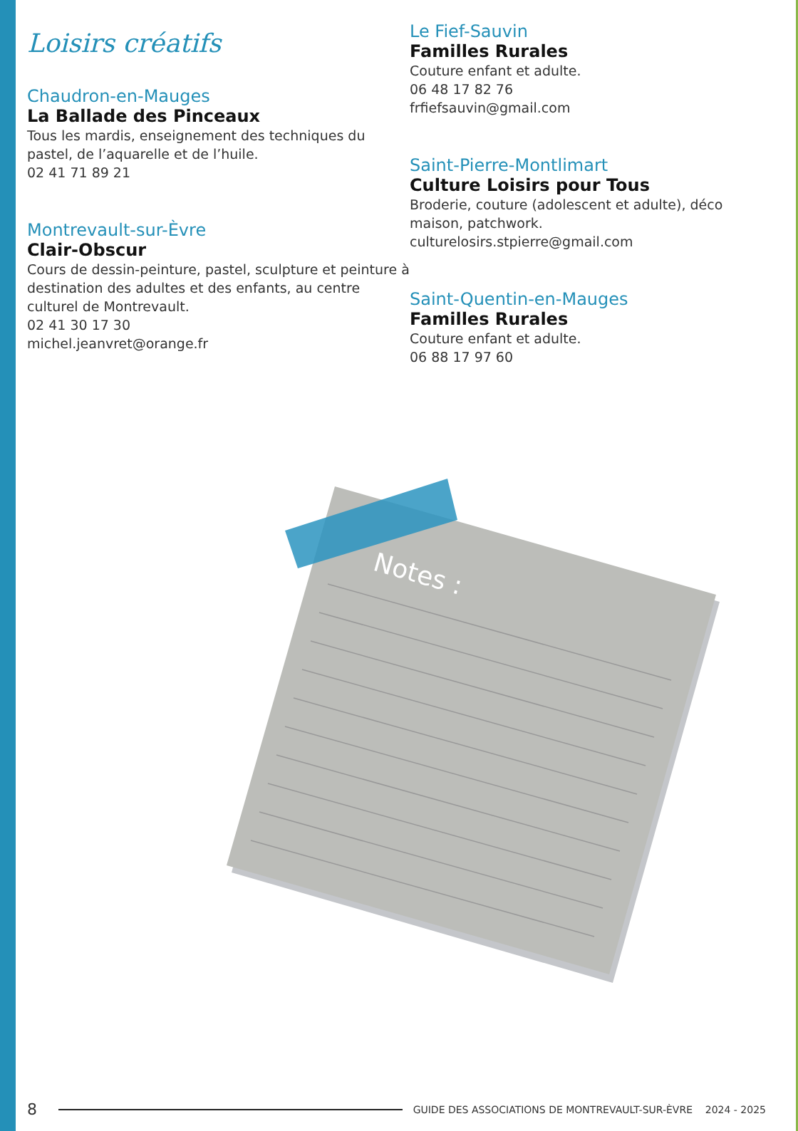Loisirs créatifs
Chaudron-en-Mauges
La Ballade des Pinceaux
Tous les mardis, enseignement des techniques du pastel, de l’aquarelle et de l’huile.
02 41 71 89 21
Montrevault-sur-Èvre
Clair-Obscur
Cours de dessin-peinture, pastel, sculpture et peinture à destination des adultes et des enfants, au centre culturel de Montrevault.
02 41 30 17 30
michel.jeanvret@orange.fr
Le Fief-Sauvin
Familles Rurales
Couture enfant et adulte.
06 48 17 82 76
frfiefsauvin@gmail.com
Saint-Pierre-Montlimart
Culture Loisirs pour Tous
Broderie, couture (adolescent et adulte), déco maison, patchwork.
culturelosirs.stpierre@gmail.com
Saint-Quentin-en-Mauges
Familles Rurales
Couture enfant et adulte.
06 88 17 97 60
Notes :
8 GUIDE DES ASSOCIATIONS DE MONTREVAULT-SUR-ÈVRE 2024 - 2025